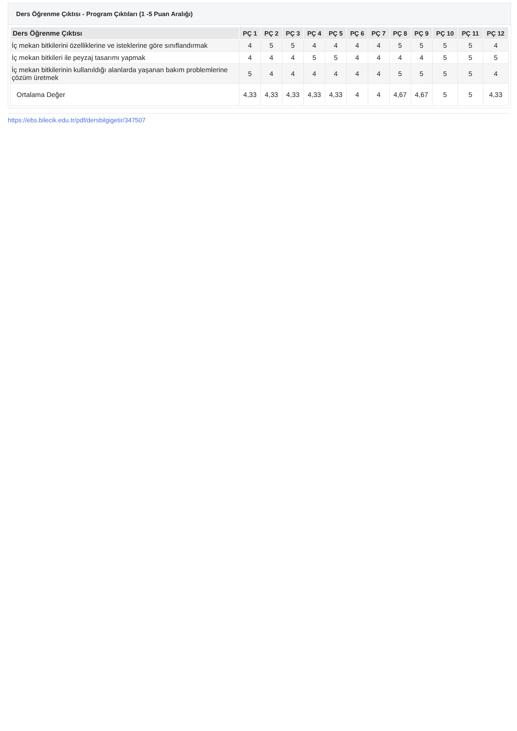Ders Öğrenme Çıktısı - Program Çıktıları (1 -5 Puan Aralığı)
| Ders Öğrenme Çıktısı | PÇ 1 | PÇ 2 | PÇ 3 | PÇ 4 | PÇ 5 | PÇ 6 | PÇ 7 | PÇ 8 | PÇ 9 | PÇ 10 | PÇ 11 | PÇ 12 |
| --- | --- | --- | --- | --- | --- | --- | --- | --- | --- | --- | --- | --- |
| İç mekan bitkilerini özelliklerine ve isteklerine göre sınıflandırmak | 4 | 5 | 5 | 4 | 4 | 4 | 4 | 5 | 5 | 5 | 5 | 4 |
| İç mekan bitkileri ile peyzaj tasarımı yapmak | 4 | 4 | 4 | 5 | 5 | 4 | 4 | 4 | 4 | 5 | 5 | 5 |
| İç mekan bitkilerinin kullanıldığı alanlarda yaşanan bakım problemlerine çözüm üretmek | 5 | 4 | 4 | 4 | 4 | 4 | 4 | 5 | 5 | 5 | 5 | 4 |
| Ortalama Değer | 4,33 | 4,33 | 4,33 | 4,33 | 4,33 | 4 | 4 | 4,67 | 4,67 | 5 | 5 | 4,33 |
https://ebs.bilecik.edu.tr/pdf/dersbilgigetir/347507